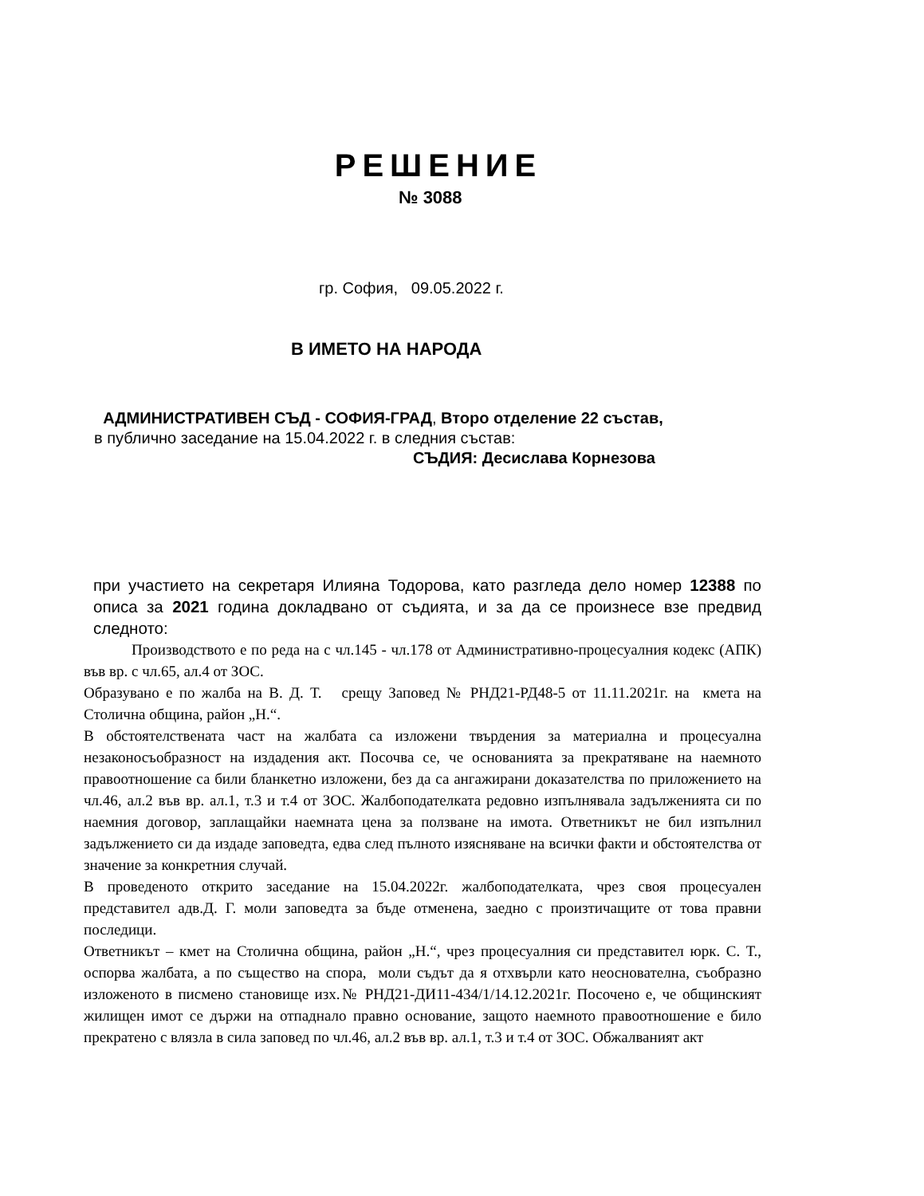РЕШЕНИЕ
№ 3088
гр. София, 09.05.2022 г.
В ИМЕТО НА НАРОДА
АДМИНИСТРАТИВЕН СЪД - СОФИЯ-ГРАД, Второ отделение 22 състав,
в публично заседание на 15.04.2022 г. в следния състав:
СЪДИЯ: Десислава Корнезова
при участието на секретаря Илияна Тодорова, като разгледа дело номер 12388 по описа за 2021 година докладвано от съдията, и за да се произнесе взе предвид следното:
Производството е по реда на с чл.145 - чл.178 от Административно-процесуалния кодекс (АПК) във вр. с чл.65, ал.4 от ЗОС.
Образувано е по жалба на В. Д. Т. срещу Заповед № РНД21-РД48-5 от 11.11.2021г. на кмета на Столична община, район „Н.“.
В обстоятелствената част на жалбата са изложени твърдения за материална и процесуална незаконосъобразност на издадения акт. Посочва се, че основанията за прекратяване на наемното правоотношение са били бланкетно изложени, без да са ангажирани доказателства по приложението на чл.46, ал.2 във вр. ал.1, т.3 и т.4 от ЗОС. Жалбоподателката редовно изпълнявала задълженията си по наемния договор, заплащайки наемната цена за ползване на имота. Ответникът не бил изпълнил задължението си да издаде заповедта, едва след пълното изясняване на всички факти и обстоятелства от значение за конкретния случай.
В проведеното открито заседание на 15.04.2022г. жалбоподателката, чрез своя процесуален представител адв.Д. Г. моли заповедта за бъде отменена, заедно с произтичащите от това правни последици.
Ответникът – кмет на Столична община, район „Н.“, чрез процесуалния си представител юрк. С. Т., оспорва жалбата, а по същество на спора, моли съдът да я отхвърли като неоснователна, съобразно изложеното в писмено становище изх.№ РНД21-ДИ11-434/1/14.12.2021г. Посочено е, че общинският жилищен имот се държи на отпаднало правно основание, защото наемното правоотношение е било прекратено с влязла в сила заповед по чл.46, ал.2 във вр. ал.1, т.3 и т.4 от ЗОС. Обжалваният акт